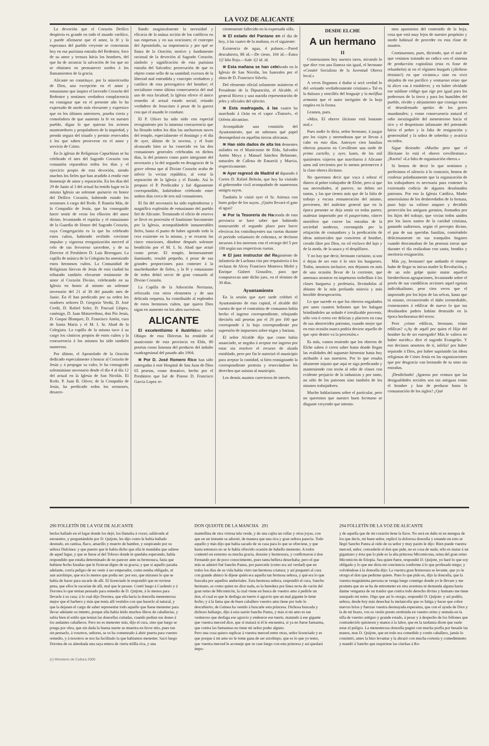LA VOZ DE ALICANTE
La devoción que el Corazón Deífico despierta es grande en todo el mundo católico, y puede afirmarse que el amor, la fé y la esperanza del pueblo creyente se concentran hoy en esa purísima entraña del Redentor, foco de su amor y ternura hácia los hombres, del que ha de arrancar la salvación de los que no se obstinen en permanecer sordos á los llamamientos de la gracia.
Alicante no constituye, por la misericordia de Dios, una excepción en el amor y entusiasmo que inspira el lacerado Corazón del Redentor y sentimos verdadera complacencia en consignar que en el presente año lo ha expresado de modo más elocuente y expresivo que en los últimos anteriores, prueba cierta y consoladora de que aumenta la fe en nuestro pueblo, digan lo que quieran los aviesos mantenedores y propaladores de la impiedad, y prenda segura del triunfo y premio reservados á los que saben perseverar en el amor y servicio de Cristo.
En la iglesia de Religiosas Capuchinas se ha celebrado el mes del Sagrado Corazón con comunión reparadora todos los días y el ejercicio propio de esta devoción, siendo muchos los fieles que han acudido á rendir este homenaje de amor y reparación. En los días del 29 de Junio al 3 del actual ha tenido lugar en la misma Iglesia un solemne quinario en honor del Deífico Corazón, habiendo estado los sermones á cargo del Rvdo. P. Ramón Más, de la Compañía de Jesús, que ha conseguido hacer sentir de veras los eflu­vios del amor divino, levantando el espíritu y el entusiasmo de la Guardia de Honor del Sagrado Corazón, cuya Congregación es la que ha celebrado estos cultos, habiendo recibido creciente impulso y vigorosa reorganización merced al celo de tan fervoroso sacerdote, y de su Director el Presbítero D. Luis Berenguer. La capilla de música de la Colegiata ha amenizado estos hermosos cultos. La Comunidad de Religiosas Siervas de Jesús de esta ciudad ha tributado también elocuente testimonio de amor al Corazón Divino, celebrando en su Iglesia en honor al mismo un solemne novenario del 21 al 30 del pasado mes de Junio. En él han predicado por su orden los oradores señores D. Gregorio Verdú, D. José Cerdá, D. Rafael Soler, D. Pascual Llópez, canónigo, D. Juan Matarredona, don Pío Jesús, D. Gaspar Blanquer, D. Francisco Antón, cura de Santa María y el M. I. Sr. Abad de la Colegiata. La capilla de la misma tuvo á su cargo los cánticos propios de estos cultos y la concurrencia á los mismos ha sido también numerosa.
Por último, el Apostolado de la Oración dedicado especialmente á honrar al Corazón de Jesús y á propagar su culto, le ha consagrado solemnísimo novenario desde el día 4 al día 12 del actual en la Iglesia de San Nicolás. El Rvdo. P. Juan B. Oliver, de la Compañía de Jesús, ha predicado todos los sermones, desarro-
llando magistralmente la necesidad y eficacia de la mútua acción de los católicos en sus empresas y en sus oraciones; el concepto del Apostolado, su importancia y por qué se llama de la Oración; motivo y fundamento racional de la devoción al Sagrado Corazón; símbolo y significación de esta purísima entraña del Salvador; persecución de que es objeto como sello de su santidad; excesos de la libertad mal entendida y concepto verdadero y católico de esta prerrogativa del hombre; el socialismo como última consecuencia del mal uso de esta facultad; la Iglesia ofrece el único remedio al actual estado social; reinado verdadero de Jesucristo á pesar de la guerra con que el mundo le combate.
El P. Oliver ha sido oido con especial recogimiento por la inmensa concurrencia que ha llenado todos los días las anchurosas naves del templo, especialmente el domingo y el día de ayer, último de la novena, y el fruto alcanzado bien se ha conocido en las dos comuniones generales celebradas en dichos días, la del primero como parte integrante del novenario y la del segundo en desagravio de la grave ofensa que al Divino Corazón acaba de inferir la vecina república, al votar la separación de la Iglesia y el Estado. Así lo propuso el P. Predicador y fué dignamente correspondido, habiéndose celebrado entre ambos días cerca de tres mil comuniones.
El fin del novenario ha sido esplendorosa y magnífica explosión de entusiasmo del pueblo fiel de Alicante. Terminado el oficio de reserva se llevó en procesión el Santísimo Sacramento por la Iglesia, acompañándole innumerables fieles, hasta el punto de haber agotado toda la cera existente en la misma, y se rezaron las cinco estaciones, dándose después solemne bendición por el M. I. Sr. Abad que actuó como preste. El templo, hermosamente iluminado, resultó pequeño, á pesar de sus grandes proporciones para contener á la muchedumbre de fieles, y la fé y entusiasmo de todos debió servir de gran consuelo al Divino Corazón.
La Capilla de la Adoración Nocturna, reforzada con otros elementos y de una delicada orquesta, ha contribuido al esplendor de estos hermosos cultos, que quiera Dios sigan en aumento en los años sucesivos.
ALICANTE
El excelentísimo é ilustrísimo señor Obispo de esta Diócesis ha remitido al manicomio de esta provincia en Elda, 80 pesetas como limosna del producto del indulto cuadragesimal del pasado año 1904.
≋ Por D. José Romero Rico han sido entregadas á este Hospital de San Juan de Dios 65 pesetas, como donativo, hecho por el Presbitero que fué de Pinoso D. Francisco Garcia Lopez re-
cientemente fallecido en la expresada villa.
≋ El estado del Pantano en el día de hoy, á las cuatro de la mañana, es el siguiente:
Existencia de agua, 4 palmos.—Pared descubierta, 88 id.—De cieno, 104 id.—Entra 1|2 hila floja.—Sale 1|2 id. id.
≋ Esta mañana se han celebrado en la Iglesia de San Nicolás, los funerales por el alma de D. Francisco Silvela.
Del elemento oficial solamente asistieron el Presidente de la Diputación, el Alcalde, el general Rivera y una nutrida representación de jefes y oficiales del ejército.
≋ Esta madrugada, á las cuatro ha marchado á Orán en el vapor «Tintoré», el Orfeón alicantino.
Acompáñale una comisión del Ayuntamiento, que no sabemos qué papel desempeñará en aquellas tierras africanas.
≋ Han sido dados de alta los dementes asilados en el Manicomio de Elda, Salvador Antón Moya y Manuel Sánchez Belmonte, naturales de Callosa de Ensarriá y Murcia, respectivamente.
≋ Ayer regresó de Madrid el diputado á Cortes D. Rafael Beltrán, que hoy ha visitado al gobernador civil acompañado de numerosos amigos suyos.
También le visitó ayer el Sr. Atienza con buen golpe de los suyos. ¿Quién llevará el gato al agua?
≋ Por la Tesoreria de Hacienda de esta provincia se hace saber que habiendo transcurrido el segundo plazo para hacer efectivas los contribuyentes sus cuotas durante el período voluntario de cobranza, se declaran incursos á los morosos con el recargo del 5 por 100 según sus respectivas cuotas.
≋ El juez instructor del Regimiento de infantería de Luchana cita por requisitoria á los reclutas de Alcoy Francisco Montova Moltó y Enrique Gisbert González, para que comparezcan ante dicho juez, en el término de 30 días.
Ayuntamiento
En la sesión que ayer tarde celebró el Ayuntamiento de esta capital, el alcalde dió cuenta de que el contratista de consumos había hecho el ingreso correspondiente, rebajando dieciséis mil pesetas por el 20 por 100 que corresponde á la baja correspondiente por supresión de impuestos sobre trigos y harinas.
El señor Alcalde dijo que como había anunciado, se negaba á aceptar ese ingreso por estar sin resolver el recurso de alzada entablado, pero por fin le autorizó el municipio para aceptar la cantidad, si bien consignando la correspondiente protesta y reservándose los derechos que asistan al municipio.
Los demás asuntos carecieron de interés.
DESDE ELCHE
A un hermano
II
Comenzamos hoy nuestra tarea, mirando lo que dice con una llaneza sin igual, el hermano «Comité Socialista de la Juventud Obrera local.»
A veces llegamos á dudar si será verdad lo del «reinado verdaderamente cristiano.» Tal es la dulzura y sencilléz del lenguaje y la melíflua armonía que el autor incógnito de la hoja emplea en la forma.
Leamos, pues.
«Mira. El obrero ilicitano está bastante mal.»
Pues nadie lo diria, señor hermano, á juzgar por los viajes y merendonas que se llevan á cabo en esto días. Anteayer cien familias obreras pasaron en Crevillente una tarde de primo cartello, y ayer, lunes, de los mil quinientos viajeros que marcharon á Alicante unos mil trecientos por lo menos pertenecen á la clase obrera ilicitana.
No queremos decir que vaya á sobrar el dinero al pobre trabajador de Elche, pero si que sus necesidades, al parecer, no deben ser tantas, y las que tienen más que de la falta de trabajo y escasa remuneración del mismo, provienen, del malestar general que en la época presente se deja sentir en todas partes; malestar importado por el pauperismo, cáncer mortífero que corroe las entrañas de la sociedad moderna, corrompida por la relajación de costumbres y la predicación de ideas antisociales que convieten al hombre, creado libre por Dios, en vil esclavo del lujo y de la moda, de la usura y el despilfarro.
Y no hay que decir, hermano carísimo, si son ó dejan de ser esto ó lo otro los burgueses. Todos, nosotros inclusive, nos dejamos en más de una ocasión llevar de la corriente, que amenaza arrastrar en impetuoso torbellino á las clases burguesa y proletaria, llevándolas al abismo de la más profunda miseria y más horrible desesperación.
Lo que sucede es que los obreros engañados por unos cuantos bribones que los halagan brindándoles un soñado é irrealizable porvenir, sólo ven ó creen ver delicias y placeres en casa de sus aborrecidos patronos, cuando mejor que en esta ocasión nunca podría decirse aquello de que «por dentro va la procesión.»
Es más, vamos teniendo que los obreros de Elche saben ó creen saber hasta donde llegan las realidades del supuesto bienestar hasta hoy atribuido á sus maestros. Por lo que resulta altamente injusto que aquí se siga predicando y manteniendo con tezón al odio de clases con evidente perjuicio de la industrias y por tanto, no sólo de los patronos sino también de los mismos trabajadores.
Mucho hablaríamos sobre el particular, pero no queremos que nuestro buen hermano se disguste creyendo que intenta-
mos apartarnos del contenido de la hoja, cosa que está muy lejos de nuestro propósito y modo habitual de proceder en esta clase de asuntos.
Continuemos, pues, diciendo, que el mal de que venimos tratando no radica «en el sistema de producción capitalista (esta es frase de relumbrón) ni en el régimen burgués (¡dichoso término!) en que vivimos,» sino en vivir alejados de ese pacífico y venturoso reino que tú dices vas á establecer, y en haber olvidado ese sublime código que rige por igual para los poderosos de la tierra y para los humildes del pueblo, olvido y alejamiento que consigo traen el desenfrenado apetito de los goces mundanales; y como consecuencia natural el odio inextinguible del menesteroso hacia el rico y el despotismo infamante del potentado hácia el pobre y la falta de resignación y generosidad y la sobra de soberbia y avaricia en todos.
Sigue diciendo: «Mucho peor que el illicitano lo está el obrero crevillentino.» ¿Razón? «La falta de organización obrera.»
Si hemos de decir lo que sentimos y preferimos el silencio á lo contrario, hemos de confesar paladinamente que la organización de los trabajadores es necesaria para contener la extremada codicia de algunos desalmados patronos. Por eso la Iglesia Católica, Madre amorosísima de los desheredados de la fortuna, puso bajo su valioso amparo y decidida protección los antiguos gremios, formados por los hijos del trabajo, que vivían todos unidos por los lazos santos de la caridad cristiana, ganando sudorosos, según el precepto divino, el pan de sus queridas familias, comiéndolo deliciosamente en sus tranquilos hogares cuando descansaban de las penosas tareas que durante el día realizaban con santa, bendita y meritoria resignación.
Más ¡ay, hermano! que andando el tiempo hubo de llegar tu inicua madre la Revolución, y de un solo golpe quiso matar aquellas bienhechoras agrupaciones, levantando sobre el pavés de sus vandálicas acciones aquel egoista individualismo, peor cien veces que el importado por los hijos de las selvas, hasta que tú mismo, reconociendo el daño irremediable, comenzastes á edificar de nuevo lo que tus desalmados padres habían destruído en la época bochornosa del terror.
Pero ¿cómo edificas, hermano, cómo edificas? «¡Ay de aquél por quien el Hijo del hombre ha de ser entregado! Más le valiera no haber nacido,» dice el sagrado Evangelio. Y eso decimos nosotros de tí, infeliz! por haber separado á Dios, por haber suprimido las ideas religiosas de Cristo Jesús en las organizaciones que por desgracia van brotando de tu seno sin entrañas.
¡Desdichado! ¿Ignoras por ventura que las desigualdades sociales son tan antiguas como el hombre y han de perdurar hasta la consumación de los siglos? ¿Qué
290 FOLLETÍN DE LA VOZ DE ALICANTE
berlos hallado en el lugar donde los dejó, los llamaba á voces; saliéronle al encuentro, y preguntándole por D. Quijote, les dijo como le había hallado desnudo, en camisa, flaco, amarillo y muerto de hambre, y suspirando por su señora Dulcinea: y que puesto que le había dicho que ella le mandaba que saliese de aquel lugar, y que se fuese al del Toboso donde le quedaba esperando, había respondido que estaba determinado de no parecer ante su fermosura, fasta que hubiese fecho fazañas que le ficieran digno de su gracia; y que si aquello pasaba adelante, corría peligro de no venir á ser emperador, como estaba obligado, ni aun arzobispo, que era lo menos que podía ser: por eso, que mirasen lo que se había de hacer para sacarle de allí. El licenciado le respondió que no tuviese pena, que ellos le sacarían de allí, mal que le pesase. Contó luego á Cardenio y á Dorotea lo que tenían pensado para remedio de D. Quijote, á lo menos para llevarle á su casa; á lo cual dijo Dorotea, que ella haría la doncella menesterosa mejor que el barbero y más que tenía allí vestidos con que hacerlo al natural, y que la dejasen el cargo de saber representar todo aquello que fuese menester para llevar adelante su intento, porque ella había leído muchos libros de caballerías, y sabía bien el estilo que tenían las doncellas cuitadas, cuando pedían sus dones á los andantes caballeros. Pero no es menester más, dijo el cura, sino que luego se ponga por obra, que sin duda la buena suerte se muestra en favor mío, pues tan sin pensarlo, á vosotros, señores, se os ha comenzado á abrir puerta para vuestro remedio, y á nosotros se nos ha facilitado la que habíamos menester. Sacó luego Dorotea de su almohada una saya entera de cierta telilla rica, y una
DON QUIJOTE DE LA MANCHA 291
mantellina de otra vistosa tela verde, y de una cajita un collar y otras joyas, con que en un instante se adornó, de manera que una rica y gran señora parecía. Todo aquello y más dijo que había sacado de su casa para lo que se ofreciese, y que hasta entonces no se le había ofrecido ocasión de habello menester. A todos contentó en extremo su mucha gracia, donaire y hermosura, y confirmaron á don Fernando por de poco conocimiento, pues tanta belleza desechaba; pero el que más se admiró fué Sancho Panza, por parecerle (como era así verdad) que en todos los días de su vida había visto tan hermosa criatura; y así preguntó al cura con grande ahinco le dijese quién era aquella tan fermosa señora, y qué era lo que buscaba por aquellos andurriales. Esta hermosa señora, respondió el cura, Sancho hermano, es como quien no dice nada, es la heredera por línea recta de varón del gran reino de Micomicón, la cual viene en busca de vuestro amo á pedirle un don, el cual es que le desfaga un tuerto ó agravio que un mal gigante le tiene fecho; y á la fama que de buen caballero vuestro amo tiene por todo lo descubierto, de Guinea ha venido á buscarle esta princesa. Dichosa buscada y dichoso hallazgo, dijo á esta sazón Sancho Panza, y más si mi amo es tan venturoso que desfaga ese agravio y enderece ese tuerto, matando á ese gigante que vuestra merced dice, que sí matará si él le encuentra, si ya no fuese fantasma, que contra las fantasmas no tiene mi señor poder alguno.
Pero una cosa quiero suplicar á vuestra merced entre otras, señor licenciado y es que porque á mi amo no le tome gana de ser arzobispo, que es lo que yo temo, que vuestra merced le aconseje que se case luego con esta princesa y así quedará impo-
294 FOLLETÍN DE LA VOZ DE ALICANTE
y de aquella que de mi corazón tiene la llave. No será en daño ni en mengua de los que decís, mi buen señor, replicó la dolorosa doncella y estando en esto se llegó Sancho Panza al oído de su señor y muy pasito le dijo: Bien puede vuestra merced, señor, concederle el don que pide, no es cosa de nada; sólo es matar á un gigantazo y ésta que lo pide es la alta princesa Micomicona, reina del gran reino Micomicón de Etiopía. Sea quien fuere, respondió D. Quijote, yo haré lo que soy obligado y lo que me dicta mi conciencia conforme á lo que profesado tengo; y volviéndose á la doncella dijo: La vuestra gran fermosura se levante, que yo le otorgo el don que pedirme quiere. Pues lo que pido es, dijo la doncella, que la vuestra magnánima persona se venga luego conmigo donde yo le llevare y me prometa que no se ha de entrometer en otra aventura ni demanda alguna hasta darme venganza de un traidor que contra todo derecho divino y humano me tiene usurpado mi reino. Digo que así lo otorgo, respondió D. Quijote: y así podéis, señora, desde hoy más desechar la melancolía que os fatiga y hacer que cobre nuevos bríos y fuerzas vuestra desmayada esperanza, que con el ayuda de Dios y la de mi brazo, vos os veréis presto restituida en vuestro reino y sentada en la silla de vuestro antiguo y grande estado, á pesar y á despecho de los follones que contradecirlo quisieren y manos á la labor, que en la tardanza dicen que suele estar el peligro. La menesterosa doncella pugnó con mucha porfía por besarle las manos, mas D. Quijote, que en todo era comedido y cortés caballero, jamás lo consintió, antes la hizo levantar y la abrazó con mucha cortesía y comedimiento y mandó á Sancho que requiriese las cinchas á Ro-
(c) Ministerio de Cultura 2006